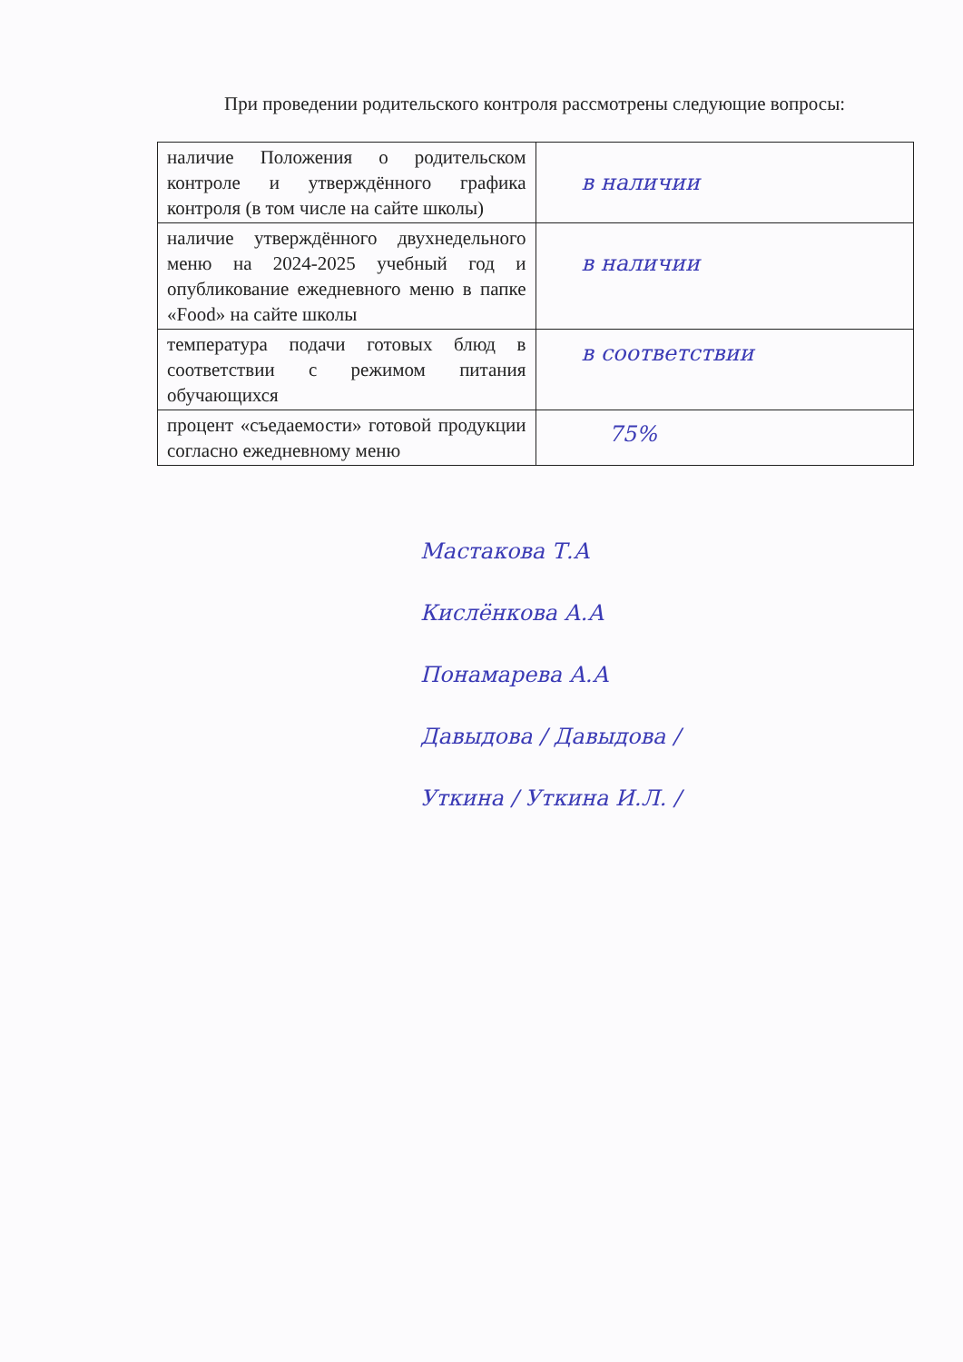При проведении родительского контроля рассмотрены следующие вопросы:
| наличие Положения о родительском контроле и утверждённого графика контроля (в том числе на сайте школы) | в наличии |
| наличие утверждённого двухнедельного меню на 2024-2025 учебный год и опубликование ежедневного меню в папке «Food» на сайте школы | в наличии |
| температура подачи готовых блюд в соответствии с режимом питания обучающихся | в соответствии |
| процент «съедаемости» готовой продукции согласно ежедневному меню | 75% |
Мастакова Т.А
Кислёнкова А.А
Понамарева А.А
Давыдова / Давыдова /
Уткина / Уткина И.Л. /